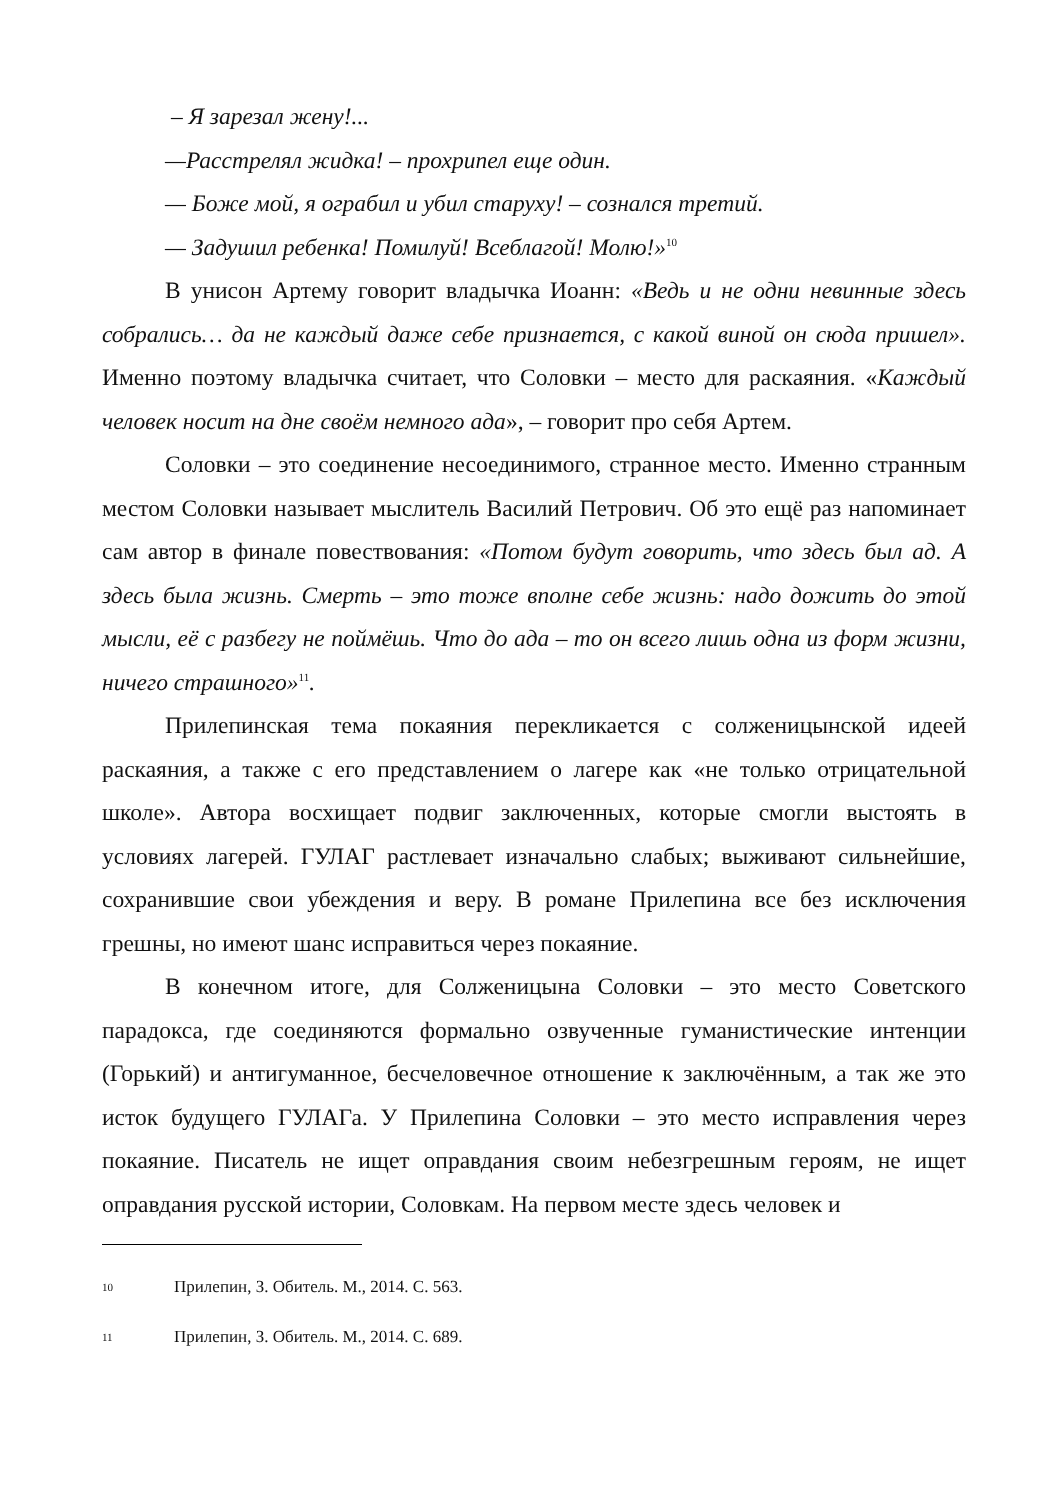– Я зарезал жену!...
—Расстрелял жидка! – прохрипел еще один.
— Боже мой, я ограбил и убил старуху! – сознался третий.
— Задушил ребенка! Помилуй! Всеблагой! Молю!»<sup>10</sup>
В унисон Артему говорит владычка Иоанн: «Ведь и не одни невинные здесь собрались… да не каждый даже себе признается, с какой виной он сюда пришел». Именно поэтому владычка считает, что Соловки – место для раскаяния. «Каждый человек носит на дне своём немного ада», – говорит про себя Артем.
Соловки – это соединение несоединимого, странное место. Именно странным местом Соловки называет мыслитель Василий Петрович. Об это ещё раз напоминает сам автор в финале повествования: «Потом будут говорить, что здесь был ад. А здесь была жизнь. Смерть – это тоже вполне себе жизнь: надо дожить до этой мысли, её с разбегу не поймёшь. Что до ада – то он всего лишь одна из форм жизни, ничего страшного»<sup>11</sup>.
Прилепинская тема покаяния перекликается с солженицынской идеей раскаяния, а также с его представлением о лагере как «не только отрицательной школе». Автора восхищает подвиг заключенных, которые смогли выстоять в условиях лагерей. ГУЛАГ растлевает изначально слабых; выживают сильнейшие, сохранившие свои убеждения и веру. В романе Прилепина все без исключения грешны, но имеют шанс исправиться через покаяние.
В конечном итоге, для Солженицына Соловки – это место Советского парадокса, где соединяются формально озвученные гуманистические интенции (Горький) и антигуманное, бесчеловечное отношение к заключённым, а так же это исток будущего ГУЛАГа. У Прилепина Соловки – это место исправления через покаяние. Писатель не ищет оправдания своим небезгрешным героям, не ищет оправдания русской истории, Соловкам. На первом месте здесь человек и
10 Прилепин, З. Обитель. М., 2014. С. 563.
11 Прилепин, З. Обитель. М., 2014. С. 689.